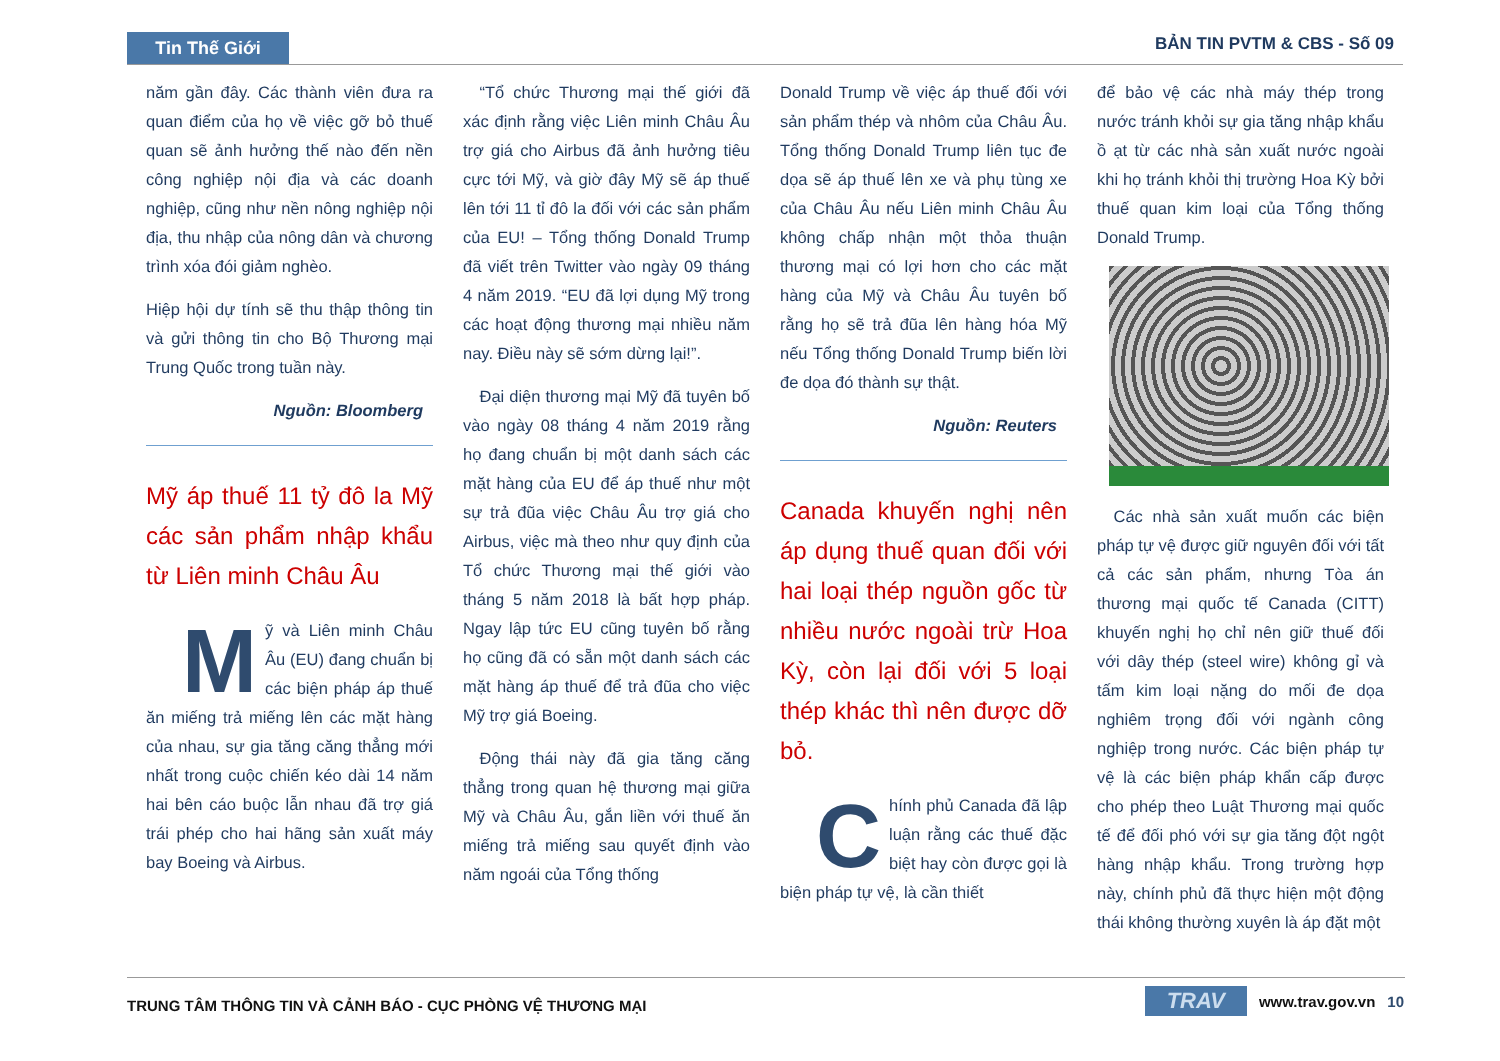Tin Thế Giới BẢN TIN PVTM & CBS - Số 09
năm gần đây. Các thành viên đưa ra quan điểm của họ về việc gỡ bỏ thuế quan sẽ ảnh hưởng thế nào đến nền công nghiệp nội địa và các doanh nghiệp, cũng như nền nông nghiệp nội địa, thu nhập của nông dân và chương trình xóa đói giảm nghèo.
Hiệp hội dự tính sẽ thu thập thông tin và gửi thông tin cho Bộ Thương mại Trung Quốc trong tuần này.
Nguồn: Bloomberg
Mỹ áp thuế 11 tỷ đô la Mỹ các sản phẩm nhập khẩu từ Liên minh Châu Âu
Mỹ và Liên minh Châu Âu (EU) đang chuẩn bị các biện pháp áp thuế ăn miếng trả miếng lên các mặt hàng của nhau, sự gia tăng căng thẳng mới nhất trong cuộc chiến kéo dài 14 năm hai bên cáo buộc lẫn nhau đã trợ giá trái phép cho hai hãng sản xuất máy bay Boeing và Airbus.
 “Tổ chức Thương mại thế giới đã xác định rằng việc Liên minh Châu Âu trợ giá cho Airbus đã ảnh hưởng tiêu cực tới Mỹ, và giờ đây Mỹ sẽ áp thuế lên tới 11 tỉ đô la đối với các sản phẩm của EU! – Tổng thống Donald Trump đã viết trên Twitter vào ngày 09 tháng 4 năm 2019. “EU đã lợi dụng Mỹ trong các hoạt động thương mại nhiều năm nay. Điều này sẽ sớm dừng lại!”.
 Đại diện thương mại Mỹ đã tuyên bố vào ngày 08 tháng 4 năm 2019 rằng họ đang chuẩn bị một danh sách các mặt hàng của EU để áp thuế như một sự trả đũa việc Châu Âu trợ giá cho Airbus, việc mà theo như quy định của Tổ chức Thương mại thế giới vào tháng 5 năm 2018 là bất hợp pháp. Ngay lập tức EU cũng tuyên bố rằng họ cũng đã có sẵn một danh sách các mặt hàng áp thuế để trả đũa cho việc Mỹ trợ giá Boeing.
 Động thái này đã gia tăng căng thẳng trong quan hệ thương mại giữa Mỹ và Châu Âu, gắn liền với thuế ăn miếng trả miếng sau quyết định vào năm ngoái của Tổng thống
Donald Trump về việc áp thuế đối với sản phẩm thép và nhôm của Châu Âu. Tổng thống Donald Trump liên tục đe dọa sẽ áp thuế lên xe và phụ tùng xe của Châu Âu nếu Liên minh Châu Âu không chấp nhận một thỏa thuận thương mại có lợi hơn cho các mặt hàng của Mỹ và Châu Âu tuyên bố rằng họ sẽ trả đũa lên hàng hóa Mỹ nếu Tổng thống Donald Trump biến lời đe dọa đó thành sự thật.
Nguồn: Reuters
Canada khuyến nghị nên áp dụng thuế quan đối với hai loại thép nguồn gốc từ nhiều nước ngoài trừ Hoa Kỳ, còn lại đối với 5 loại thép khác thì nên được dỡ bỏ.
Chính phủ Canada đã lập luận rằng các thuế đặc biệt hay còn được gọi là biện pháp tự vệ, là cần thiết
để bảo vệ các nhà máy thép trong nước tránh khỏi sự gia tăng nhập khẩu ồ ạt từ các nhà sản xuất nước ngoài khi họ tránh khỏi thị trường Hoa Kỳ bởi thuế quan kim loại của Tổng thống Donald Trump.
 Các nhà sản xuất muốn các biện pháp tự vệ được giữ nguyên đối với tất cả các sản phẩm, nhưng Tòa án thương mại quốc tế Canada (CITT) khuyến nghị họ chỉ nên giữ thuế đối với dây thép (steel wire) không gỉ và tấm kim loại nặng do mối đe dọa nghiêm trọng đối với ngành công nghiệp trong nước. Các biện pháp tự vệ là các biện pháp khẩn cấp được cho phép theo Luật Thương mại quốc tế để đối phó với sự gia tăng đột ngột hàng nhập khẩu. Trong trường hợp này, chính phủ đã thực hiện một động thái không thường xuyên là áp đặt một
TRUNG TÂM THÔNG TIN VÀ CẢNH BÁO - CỤC PHÒNG VỆ THƯƠNG MẠI
TRAV www.trav.gov.vn 10